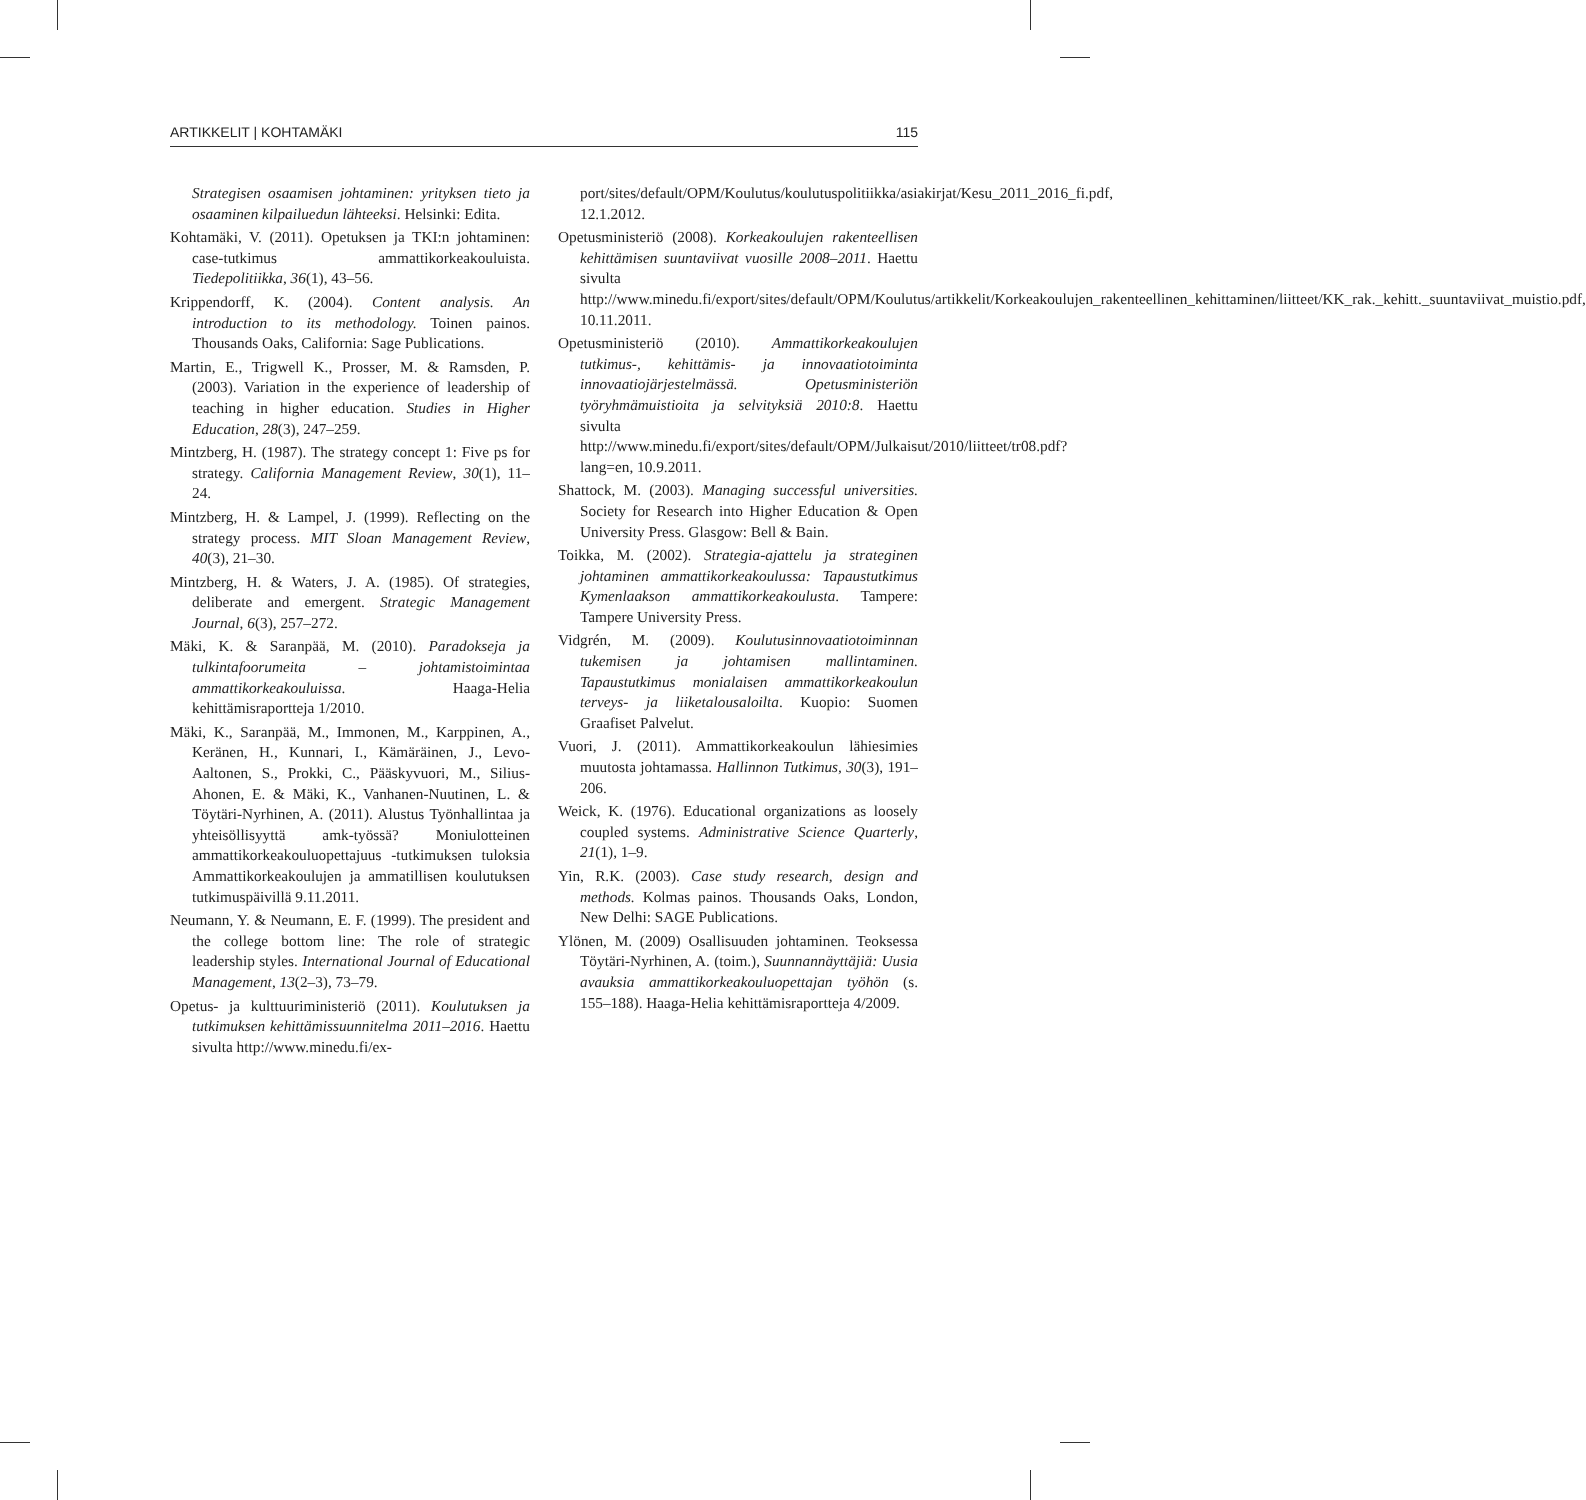ARTIKKELIT | KOHTAMÄKI 115
Strategisen osaamisen johtaminen: yrityksen tieto ja osaaminen kilpailuedun lähteeksi. Helsinki: Edita.
Kohtamäki, V. (2011). Opetuksen ja TKI:n johtaminen: case-tutkimus ammattikorkeakouluista. Tiedepolitiikka, 36(1), 43–56.
Krippendorff, K. (2004). Content analysis. An introduction to its methodology. Toinen painos. Thousands Oaks, California: Sage Publications.
Martin, E., Trigwell K., Prosser, M. & Ramsden, P. (2003). Variation in the experience of leadership of teaching in higher education. Studies in Higher Education, 28(3), 247–259.
Mintzberg, H. (1987). The strategy concept 1: Five ps for strategy. California Management Review, 30(1), 11–24.
Mintzberg, H. & Lampel, J. (1999). Reflecting on the strategy process. MIT Sloan Management Review, 40(3), 21–30.
Mintzberg, H. & Waters, J. A. (1985). Of strategies, deliberate and emergent. Strategic Management Journal, 6(3), 257–272.
Mäki, K. & Saranpää, M. (2010). Paradokseja ja tulkintafoorumeita – johtamistoimintaa ammattikorkeakouluissa. Haaga-Helia kehittämisraportteja 1/2010.
Mäki, K., Saranpää, M., Immonen, M., Karppinen, A., Keränen, H., Kunnari, I., Kämäräinen, J., Levo-Aaltonen, S., Prokki, C., Pääskyvuori, M., Silius-Ahonen, E. & Mäki, K., Vanhanen-Nuutinen, L. & Töytäri-Nyrhinen, A. (2011). Alustus Työnhallintaa ja yhteisöllisyyttä amk-työssä? Moniulotteinen ammattikorkeakouluopettajuus -tutkimuksen tuloksia Ammattikorkeakoulujen ja ammatillisen koulutuksen tutkimuspäivillä 9.11.2011.
Neumann, Y. & Neumann, E. F. (1999). The president and the college bottom line: The role of strategic leadership styles. International Journal of Educational Management, 13(2–3), 73–79.
Opetus- ja kulttuuriministeriö (2011). Koulutuksen ja tutkimuksen kehittämissuunnitelma 2011–2016. Haettu sivulta http://www.minedu.fi/ex-
port/sites/default/OPM/Koulutus/koulutuspolitiikka/asiakirjat/Kesu_2011_2016_fi.pdf, 12.1.2012.
Opetusministeriö (2008). Korkeakoulujen rakenteellisen kehittämisen suuntaviivat vuosille 2008–2011. Haettu sivulta http://www.minedu.fi/export/sites/default/OPM/Koulutus/artikkelit/Korkeakoulujen_rakenteellinen_kehittaminen/liitteet/KK_rak._kehitt._suuntaviivat_muistio.pdf, 10.11.2011.
Opetusministeriö (2010). Ammattikorkeakoulujen tutkimus-, kehittämis- ja innovaatiotoiminta innovaatiojärjestelmässä. Opetusministeriön työryhmämuistioita ja selvityksiä 2010:8. Haettu sivulta http://www.minedu.fi/export/sites/default/OPM/Julkaisut/2010/liitteet/tr08.pdf?lang=en, 10.9.2011.
Shattock, M. (2003). Managing successful universities. Society for Research into Higher Education & Open University Press. Glasgow: Bell & Bain.
Toikka, M. (2002). Strategia-ajattelu ja strateginen johtaminen ammattikorkeakoulussa: Tapaustutkimus Kymenlaakson ammattikorkeakoulusta. Tampere: Tampere University Press.
Vidgrén, M. (2009). Koulutusinnovaatiotoiminnan tukemisen ja johtamisen mallintaminen. Tapaustutkimus monialaisen ammattikorkeakoulun terveys- ja liiketalousaloilta. Kuopio: Suomen Graafiset Palvelut.
Vuori, J. (2011). Ammattikorkeakoulun lähiesimies muutosta johtamassa. Hallinnon Tutkimus, 30(3), 191–206.
Weick, K. (1976). Educational organizations as loosely coupled systems. Administrative Science Quarterly, 21(1), 1–9.
Yin, R.K. (2003). Case study research, design and methods. Kolmas painos. Thousands Oaks, London, New Delhi: SAGE Publications.
Ylönen, M. (2009) Osallisuuden johtaminen. Teoksessa Töytäri-Nyrhinen, A. (toim.), Suunnannäyttäjiä: Uusia avauksia ammattikorkeakouluopettajan työhön (s. 155–188). Haaga-Helia kehittämisraportteja 4/2009.